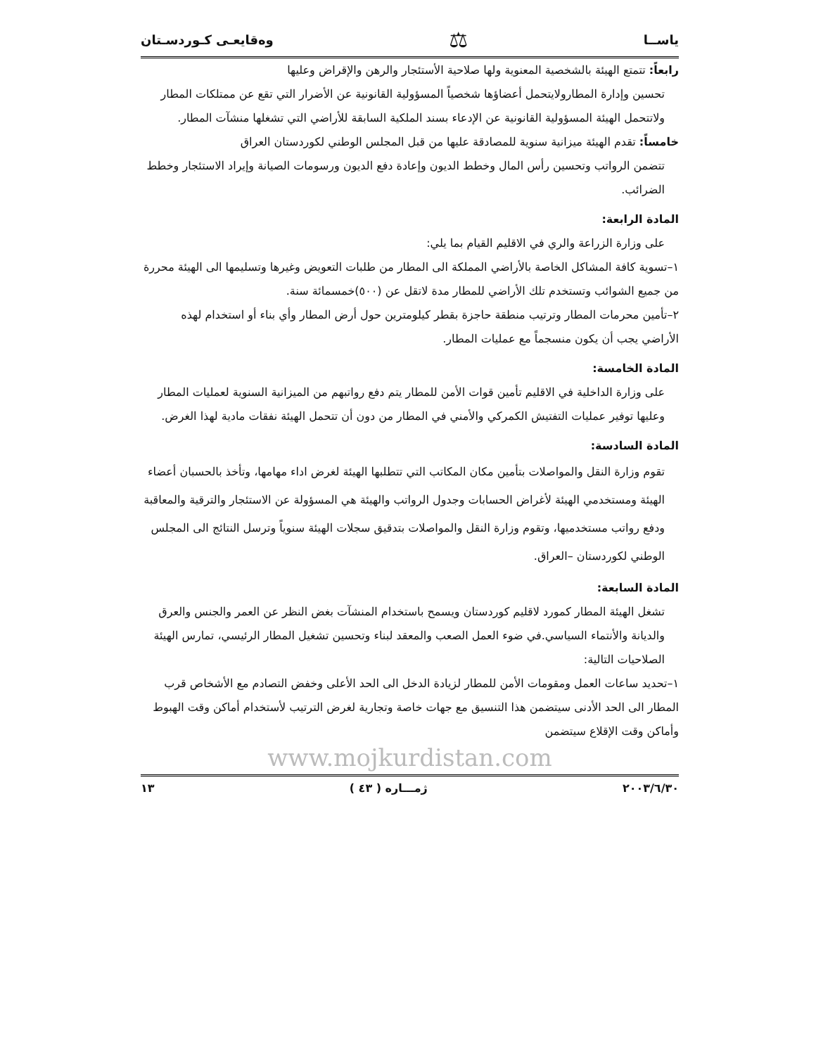ياســا ⚖ وەقايعـی كـوردسـتان
رابعاً: تتمتع الهيئة بالشخصية المعنوية ولها صلاحية الأستئجار والرهن والإقراض وعليها
تحسين وإدارة المطارولايتحمل أعضاؤها شخصياً المسؤولية القانونية عن الأضرار التي تقع عن ممتلكات المطار ولاتتحمل الهيئة المسؤولية القانونية عن الإدعاء بسند الملكية السابقة للأراضي التي تشغلها منشآت المطار.
خامساً: تقدم الهيئة ميزانية سنوية للمصادقة عليها من قبل المجلس الوطني لكوردستان العراق
تتضمن الرواتب وتحسين رأس المال وخطط الديون وإعادة دفع الديون ورسومات الصيانة وإيراد الاستئجار وخطط الضرائب.
المادة الرابعة:
على وزارة الزراعة والري في الاقليم القيام بما يلي:
١–تسوية كافة المشاكل الخاصة بالأراضي المملكة الى المطار من طلبات التعويض وغيرها وتسليمها الى الهيئة محررة من جميع الشوائب وتستخدم تلك الأراضي للمطار مدة لاتقل عن (٥٠٠)خمسمائة سنة.
٢–تأمين محرمات المطار وترتيب منطقة حاجزة بقطر كيلومترين حول أرض المطار وأي بناء أو استخدام لهذه الأراضي يجب أن يكون منسجماً مع عمليات المطار.
المادة الخامسة:
على وزارة الداخلية في الاقليم تأمين قوات الأمن للمطار يتم دفع رواتبهم من الميزانية السنوية لعمليات المطار وعليها توفير عمليات التفتيش الكمركي والأمني في المطار من دون أن تتحمل الهيئة نفقات مادية لهذا الغرض.
المادة السادسة:
تقوم وزارة النقل والمواصلات بتأمين مكان المكاتب التي تتطلبها الهيئة لغرض اداء مهامها، وتأخذ بالحسبان أعضاء الهيئة ومستخدمي الهيئة لأغراض الحسابات وجدول الرواتب والهيئة هي المسؤولة عن الاستئجار والترقية والمعاقبة ودفع رواتب مستخدميها، وتقوم وزارة النقل والمواصلات بتدقيق سجلات الهيئة سنوياً وترسل النتائج الى المجلس الوطني لكوردستان –العراق.
المادة السابعة:
تشغل الهيئة المطار كمورد لاقليم كوردستان ويسمح باستخدام المنشآت بغض النظر عن العمر والجنس والعرق والديانة والأنتماء السياسي.في ضوء العمل الصعب والمعقد لبناء وتحسين تشغيل المطار الرئيسي، تمارس الهيئة الصلاحيات التالية:
١–تحديد ساعات العمل ومقومات الأمن للمطار لزيادة الدخل الى الحد الأعلى وخفض التصادم مع الأشخاص قرب المطار الى الحد الأدنى سيتضمن هذا التنسيق مع جهات خاصة وتجارية لغرض الترتيب لأستخدام أماكن وقت الهبوط وأماكن وقت الإقلاع سيتضمن
www.mojkurdistan.com
٢٠٠٣/٦/٣٠ ژمـــاره ( ٤٣ ) ١٣